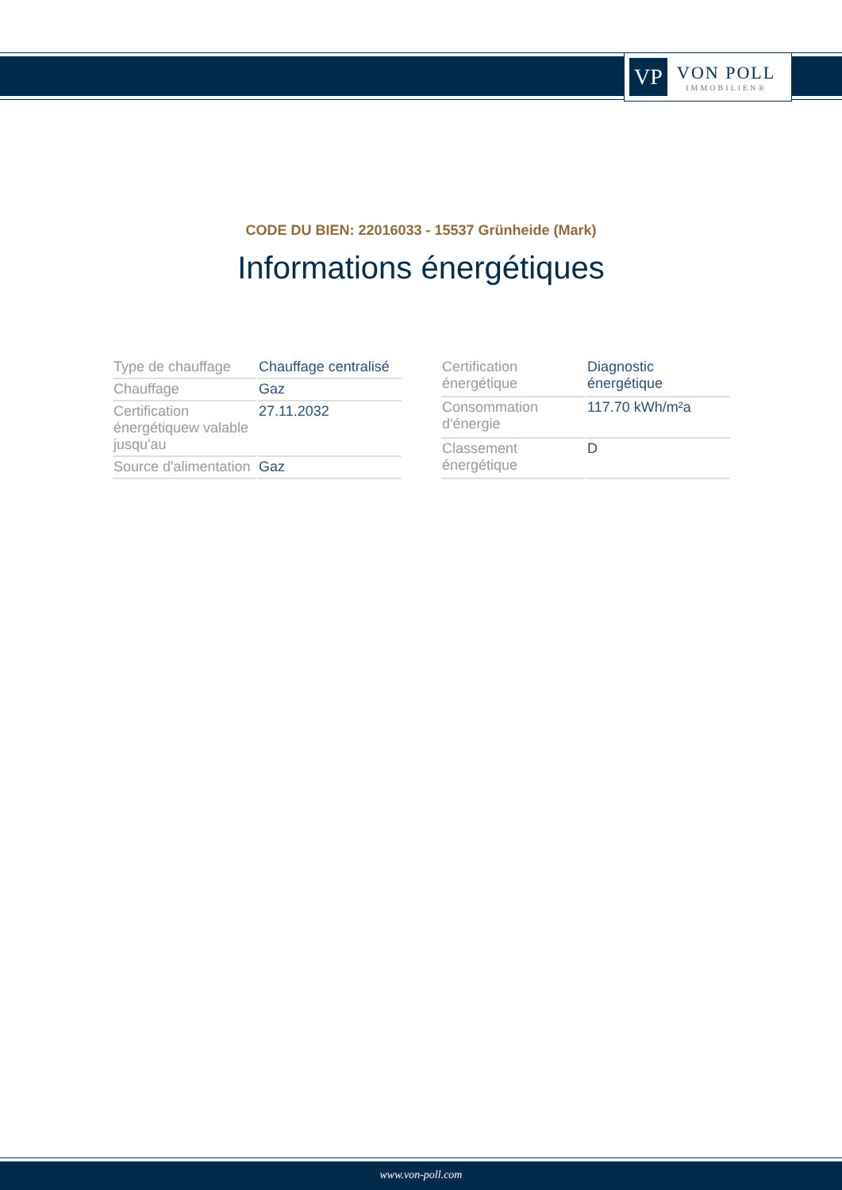VP
VON POLL
IMMOBILIEN®
CODE DU BIEN: 22016033 - 15537 Grünheide (Mark)
Informations énergétiques
| Type de chauffage | Chauffage centralisé |
| Chauffage | Gaz |
| Certification énergétiquew valable jusqu'au | 27.11.2032 |
| Source d'alimentation | Gaz |
| Certification énergétique | Diagnostic énergétique |
| Consommation d'énergie | 117.70 kWh/m²a |
| Classement énergétique | D |
www.von-poll.com